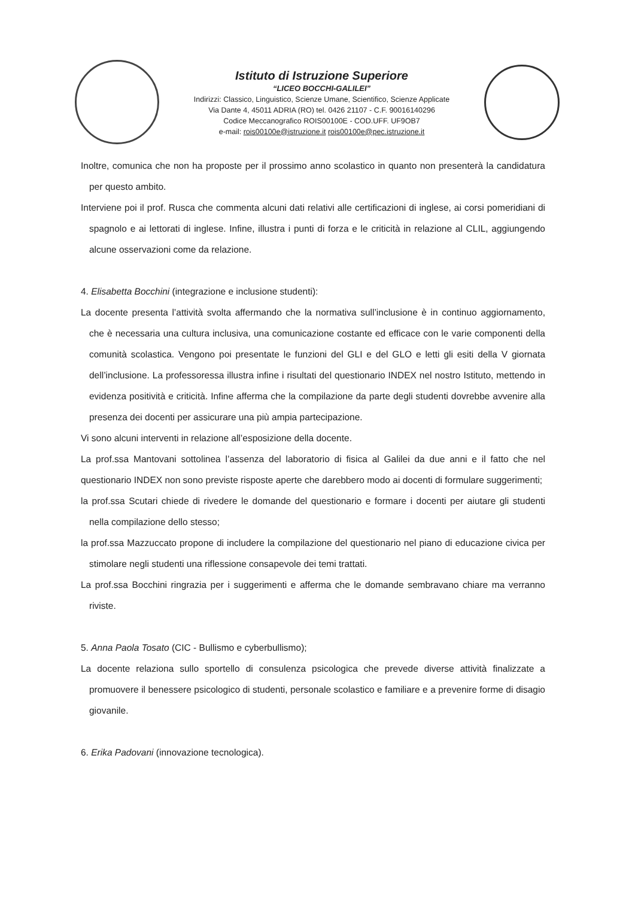Istituto di Istruzione Superiore
“LICEO BOCCHI-GALILEI”
Indirizzi: Classico, Linguistico, Scienze Umane, Scientifico, Scienze Applicate
Via Dante 4, 45011 ADRIA (RO) tel. 0426 21107 - C.F. 90016140296
Codice Meccanografico ROIS00100E - COD.UFF. UF9OB7
e-mail: rois00100e@istruzione.it rois00100e@pec.istruzione.it
Inoltre, comunica che non ha proposte per il prossimo anno scolastico in quanto non presenterà la candidatura per questo ambito.
Interviene poi il prof. Rusca che commenta alcuni dati relativi alle certificazioni di inglese, ai corsi pomeridiani di spagnolo e ai lettorati di inglese. Infine, illustra i punti di forza e le criticità in relazione al CLIL, aggiungendo alcune osservazioni come da relazione.
4. Elisabetta Bocchini (integrazione e inclusione studenti):
La docente presenta l’attività svolta affermando che la normativa sull’inclusione è in continuo aggiornamento, che è necessaria una cultura inclusiva, una comunicazione costante ed efficace con le varie componenti della comunità scolastica. Vengono poi presentate le funzioni del GLI e del GLO e letti gli esiti della V giornata dell’inclusione. La professoressa illustra infine i risultati del questionario INDEX nel nostro Istituto, mettendo in evidenza positività e criticità. Infine afferma che la compilazione da parte degli studenti dovrebbe avvenire alla presenza dei docenti per assicurare una più ampia partecipazione.
Vi sono alcuni interventi in relazione all’esposizione della docente.
La prof.ssa Mantovani sottolinea l’assenza del laboratorio di fisica al Galilei da due anni e il fatto che nel questionario INDEX non sono previste risposte aperte che darebbero modo ai docenti di formulare suggerimenti;
la prof.ssa Scutari chiede di rivedere le domande del questionario e formare i docenti per aiutare gli studenti nella compilazione dello stesso;
la prof.ssa Mazzuccato propone di includere la compilazione del questionario nel piano di educazione civica per stimolare negli studenti una riflessione consapevole dei temi trattati.
La prof.ssa Bocchini ringrazia per i suggerimenti e afferma che le domande sembravano chiare ma verranno riviste.
5. Anna Paola Tosato (CIC - Bullismo e cyberbullismo);
La docente relaziona sullo sportello di consulenza psicologica che prevede diverse attività finalizzate a promuovere il benessere psicologico di studenti, personale scolastico e familiare e a prevenire forme di disagio giovanile.
6. Erika Padovani (innovazione tecnologica).